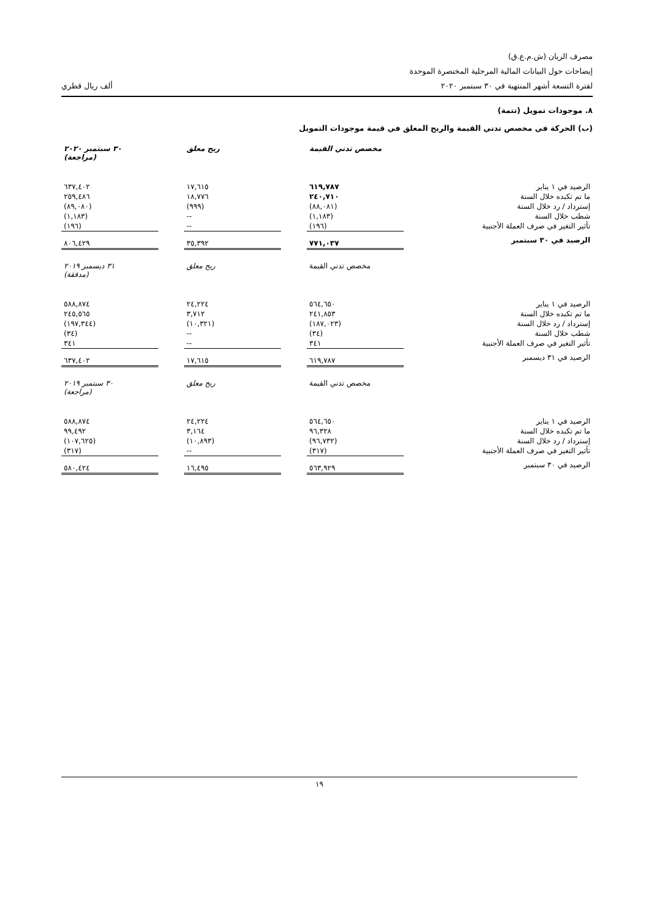مصرف الريان (ش.م.ع.ق)
إيضاحات حول البيانات المالية المرحلية المختصرة الموحدة
لفترة التسعة أشهر المنتهية في ٣٠ سبتمبر ٢٠٢٠ ألف ريال قطري
٨. موجودات تمويل (تتمة)
(ب) الحركة في مخصص تدني القيمة والربح المعلق في قيمة موجودات التمويل
| | مخصص تدني القيمة | | ربح معلق | | ٣٠ سبتمبر ٢٠٢٠ (مراجعة) |
| --- | --- | --- | --- | --- | --- |
| الرصيد في ١ يناير | ٦١٩,٧٨٧ | | ١٧,٦١٥ | | ٦٣٧,٤٠٢ |
| ما تم تكبده خلال السنة | ٢٤٠,٧١٠ | | ١٨,٧٧٦ | | ٢٥٩,٤٨٦ |
| إسترداد / رد خلال السنة | (٨٨,٠٨١) | | (٩٩٩) | | (٨٩,٠٨٠) |
| شطب خلال السنة | (١,١٨٣) | | -- | | (١,١٨٣) |
| تأثير التغير في صرف العملة الأجنبية | (١٩٦) | | -- | | (١٩٦) |
| الرصيد في ٣٠ سبتمبر | ٧٧١,٠٣٧ | | ٣٥,٣٩٢ | | ٨٠٦,٤٢٩ |
| | مخصص تدني القيمة | | ربح معلق | | ٣١ ديسمبر ٢٠١٩ (مدققة) |
| --- | --- | --- | --- | --- | --- |
| الرصيد في ١ يناير | ٥٦٤,٦٥٠ | | ٢٤,٢٢٤ | | ٥٨٨,٨٧٤ |
| ما تم تكبده خلال السنة | ٢٤١,٨٥٣ | | ٣,٧١٢ | | ٢٤٥,٥٦٥ |
| إسترداد / رد خلال السنة | (١٨٧,٠٢٣) | | (١٠,٣٢١) | | (١٩٧,٣٤٤) |
| شطب خلال السنة | (٣٤) | | -- | | (٣٤) |
| تأثير التغير في صرف العملة الأجنبية | ٣٤١ | | -- | | ٣٤١ |
| الرصيد في ٣١ ديسمبر | ٦١٩,٧٨٧ | | ١٧,٦١٥ | | ٦٣٧,٤٠٢ |
| | مخصص تدني القيمة | | ربح معلق | | ٣٠ سبتمبر ٢٠١٩ (مراجعة) |
| --- | --- | --- | --- | --- | --- |
| الرصيد في ١ يناير | ٥٦٤,٦٥٠ | | ٢٤,٢٢٤ | | ٥٨٨,٨٧٤ |
| ما تم تكبده خلال السنة | ٩٦,٣٢٨ | | ٣,١٦٤ | | ٩٩,٤٩٢ |
| إسترداد / رد خلال السنة | (٩٦,٧٣٢) | | (١٠,٨٩٣) | | (١٠٧,٦٢٥) |
| تأثير التغير في صرف العملة الأجنبية | (٣١٧) | | -- | | (٣١٧) |
| الرصيد في ٣٠ سبتمبر | ٥٦٣,٩٢٩ | | ١٦,٤٩٥ | | ٥٨٠,٤٢٤ |
١٩